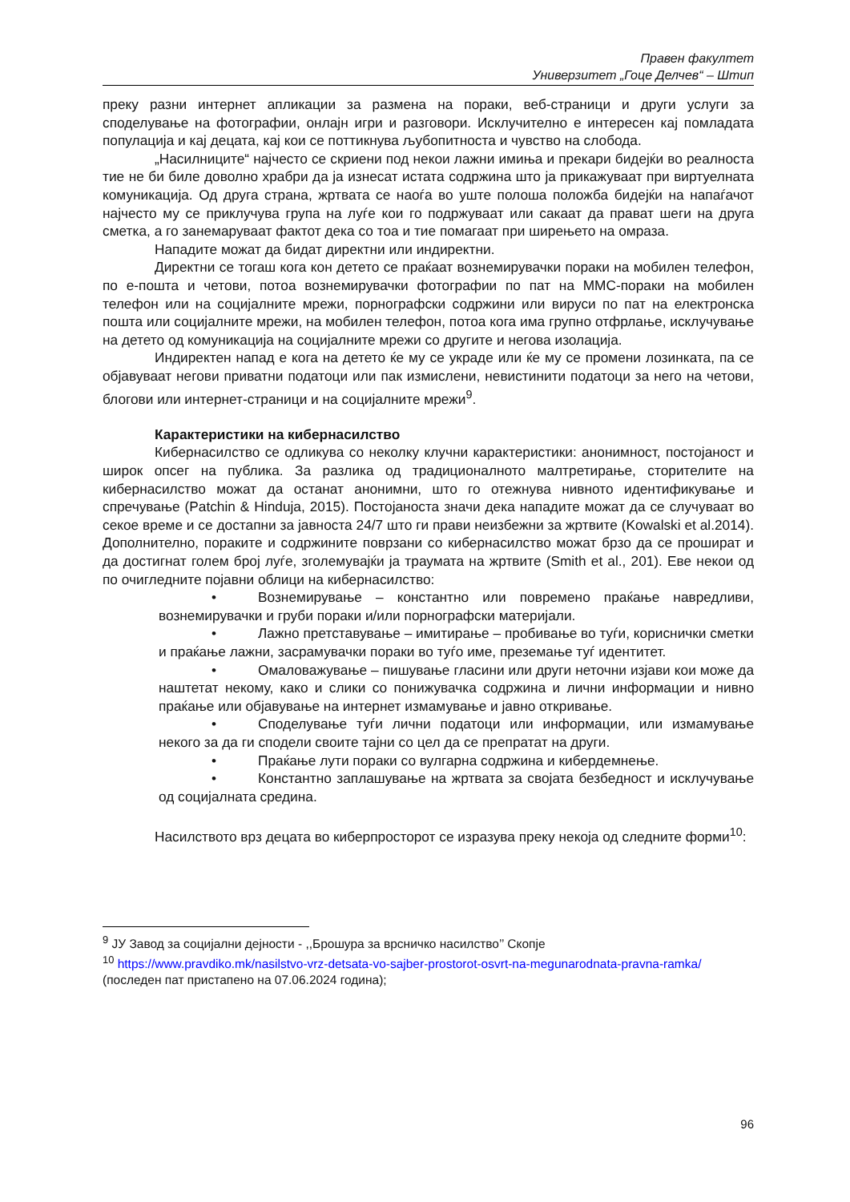Правен факултет
Универзитет „Гоце Делчев“ – Штип
преку разни интернет апликации за размена на пораки, веб-страници и други услуги за споделување на фотографии, онлајн игри и разговори. Исклучително е интересен кај помладата популација и кај децата, кај кои се поттикнува љубопитноста и чувство на слобода.
„Насилниците“ најчесто се скриени под некои лажни имиња и прекари бидејќи во реалноста тие не би биле доволно храбри да ја изнесат истата содржина што ја прикажуваат при виртуелната комуникација. Од друга страна, жртвата се наоѓа во уште полоша положба бидејќи на напаѓачот најчесто му се приклучува група на луѓе кои го подржуваат или сакаат да прават шеги на друга сметка, а го занемаруваат фактот дека со тоа и тие помагаат при ширењето на омраза.
Нападите можат да бидат директни или индиректни.
Директни се тогаш кога кон детето се праќаат вознемирувачки пораки на мобилен телефон, по е-пошта и четови, потоа вознемирувачки фотографии по пат на ММС-пораки на мобилен телефон или на социјалните мрежи, порнографски содржини или вируси по пат на електронска пошта или социјалните мрежи, на мобилен телефон, потоа кога има групно отфрлање, исклучување на детето од комуникација на социјалните мрежи со другите и негова изолација.
Индиректен напад е кога на детето ќе му се украде или ќе му се промени лозинката, па се објавуваат негови приватни податоци или пак измислени, невистинити податоци за него на четови, блогови или интернет-страници и на социјалните мрежи<sup>9</sup>.
Карактеристики на кибернасилство
Кибернасилство се одликува со неколку клучни карактеристики: анонимност, постојаност и широк опсег на публика. За разлика од традиционалното малтретирање, сторителите на кибернасилство можат да останат анонимни, што го отежнува нивното идентификување и спречување (Patchin & Hinduja, 2015). Постојаноста значи дека нападите можат да се случуваат во секое време и се достапни за јавноста 24/7 што ги прави неизбежни за жртвите (Kowalski et al.2014). Дополнително, пораките и содржините поврзани со кибернасилство можат брзо да се прошират и да достигнат голем број луѓе, зголемувајќи ја траумата на жртвите (Smith et al., 201). Еве некои од по очигледните појавни облици на кибернасилство:
• Вознемирување – константно или повремено праќање навредливи, вознемирувачки и груби пораки и/или порнографски материјали.
• Лажно претставување – имитирање – пробивање во туѓи, кориснички сметки и праќање лажни, засрамувачки пораки во туѓо име, преземање туѓ идентитет.
• Омаловажување – пишување гласини или други неточни изјави кои може да наштетат некому, како и слики со понижувачка содржина и лични информации и нивно праќање или објавување на интернет измамување и јавно откривање.
• Споделување туѓи лични податоци или информации, или измамување некого за да ги сподели своите тајни со цел да се препратат на други.
• Праќање лути пораки со вулгарна содржина и кибердемнење.
• Константно заплашување на жртвата за својата безбедност и исклучување од социјалната средина.
Насилството врз децата во киберпросторот се изразува преку некоја од следните форми<sup>10</sup>:
<sup>9</sup> ЈУ Завод за социјални дејности - ,,Брошура за врсничко насилство’’ Скопје
<sup>10</sup> https://www.pravdiko.mk/nasilstvo-vrz-detsata-vo-sajber-prostorot-osvrt-na-megunarodnata-pravna-ramka/ (последен пат пристапено на 07.06.2024 година);
96